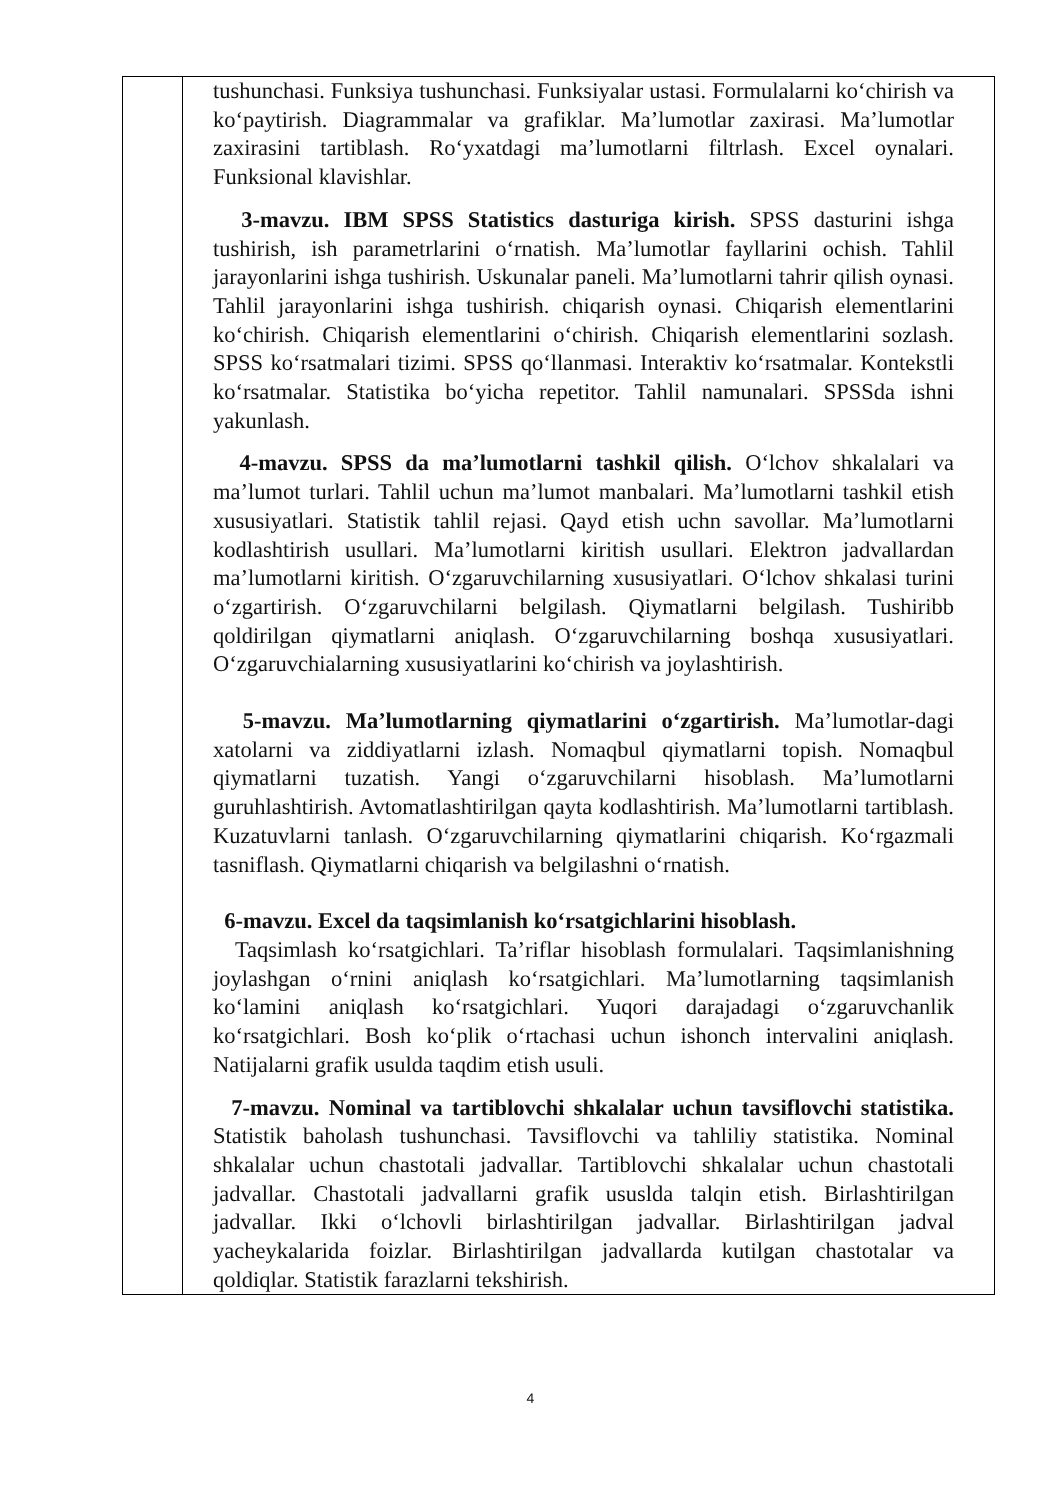| | tushunchasi. Funksiya tushunchasi. Funksiyalar ustasi. Formulalarni ko‘chirish va ko‘paytirish. Diagrammalar va grafiklar. Ma’lumotlar zaxirasi. Ma’lumotlar zaxirasini tartiblash. Ro‘yxatdagi ma’lumotlarni filtrlash. Excel oynalari. Funksional klavishlar. 3-mavzu. IBM SPSS Statistics dasturiga kirish. SPSS dasturini ishga tushirish, ish parametrlarini o‘rnatish. Ma’lumotlar fayllarini ochish. Tahlil jarayonlarini ishga tushirish. Uskunalar paneli. Ma’lumotlarni tahrir qilish oynasi. Tahlil jarayonlarini ishga tushirish. chiqarish oynasi. Chiqarish elementlarini ko‘chirish. Chiqarish elementlarini o‘chirish. Chiqarish elementlarini sozlash. SPSS ko‘rsatmalari tizimi. SPSS qo‘llanmasi. Interaktiv ko‘rsatmalar. Kontekstli ko‘rsatmalar. Statistika bo‘yicha repetitor. Tahlil namunalari. SPSSda ishni yakunlash. 4-mavzu. SPSS da ma’lumotlarni tashkil qilish. O‘lchov shkalalari va ma’lumot turlari. Tahlil uchun ma’lumot manbalari. Ma’lumotlarni tashkil etish xususiyatlari. Statistik tahlil rejasi. Qayd etish uchn savollar. Ma’lumotlarni kodlashtirish usullari. Ma’lumotlarni kiritish usullari. Elektron jadvallardan ma’lumotlarni kiritish. O‘zgaruvchilarning xususiyatlari. O‘lchov shkalasi turini o‘zgartirish. O‘zgaruvchilarni belgilash. Qiymatlarni belgilash. Tushiribb qoldirilgan qiymatlarni aniqlash. O‘zgaruvchilarning boshqa xususiyatlari. O‘zgaruvchialarning xususiyatlarini ko‘chirish va joylashtirish. 5-mavzu. Ma’lumotlarning qiymatlarini o‘zgartirish. Ma’lumotlar-dagi xatolarni va ziddiyatlarni izlash. Nomaqbul qiymatlarni topish. Nomaqbul qiymatlarni tuzatish. Yangi o‘zgaruvchilarni hisoblash. Ma’lumotlarni guruhlashtirish. Avtomatlashtirilgan qayta kodlashtirish. Ma’lumotlarni tartiblash. Kuzatuvlarni tanlash. O‘zgaruvchilarning qiymatlarini chiqarish. Ko‘rgazmali tasniflash. Qiymatlarni chiqarish va belgilashni o‘rnatish. 6-mavzu. Excel da taqsimlanish ko‘rsatgichlarini hisoblash. Taqsimlash ko‘rsatgichlari. Ta’riflar hisoblash formulalari. Taqsimlanishning joylashgan o‘rnini aniqlash ko‘rsatgichlari. Ma’lumotlarning taqsimlanish ko‘lamini aniqlash ko‘rsatgichlari. Yuqori darajadagi o‘zgaruvchanlik ko‘rsatgichlari. Bosh ko‘plik o‘rtachasi uchun ishonch intervalini aniqlash. Natijalarni grafik usulda taqdim etish usuli. 7-mavzu. Nominal va tartiblovchi shkalalar uchun tavsiflovchi statistika. Statistik baholash tushunchasi. Tavsiflovchi va tahliliy statistika. Nominal shkalalar uchun chastotali jadvallar. Tartiblovchi shkalalar uchun chastotali jadvallar. Chastotali jadvallarni grafik ususlda talqin etish. Birlashtirilgan jadvallar. Ikki o‘lchovli birlashtirilgan jadvallar. Birlashtirilgan jadval yacheykalarida foizlar. Birlashtirilgan jadvallarda kutilgan chastotalar va qoldiqlar. Statistik farazlarni tekshirish. |
4